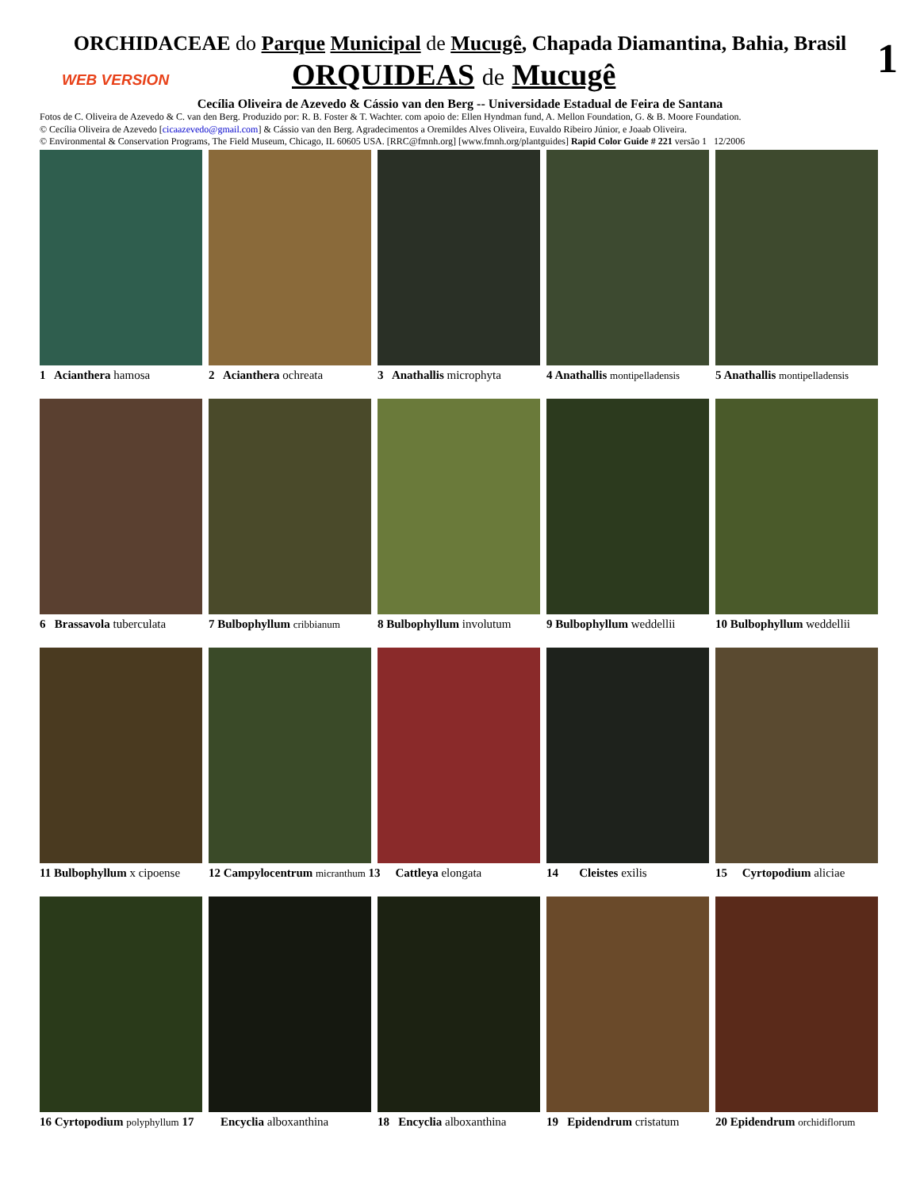ORCHIDACEAE do Parque Municipal de Mucugê, Chapada Diamantina, Bahia, Brasil
1
WEB VERSION ORQUIDEAS de Mucugê
Cecília Oliveira de Azevedo & Cássio van den Berg -- Universidade Estadual de Feira de Santana
Fotos de C. Oliveira de Azevedo & C. van den Berg. Produzido por: R. B. Foster & T. Wachter. com apoio de: Ellen Hyndman fund, A. Mellon Foundation, G. & B. Moore Foundation.
© Cecília Oliveira de Azevedo [cicaazevedo@gmail.com] & Cássio van den Berg. Agradecimentos a Oremildes Alves Oliveira, Euvaldo Ribeiro Júnior, e Joaab Oliveira.
© Environmental & Conservation Programs, The Field Museum, Chicago, IL 60605 USA. [RRC@fmnh.org] [www.fmnh.org/plantguides] Rapid Color Guide # 221 versão 1 12/2006
1 Acianthera hamosa
2 Acianthera ochreata
3 Anathallis microphyta
4 Anathallis montipelladensis
5 Anathallis montipelladensis
6 Brassavola tuberculata
7 Bulbophyllum cribbianum
8 Bulbophyllum involutum
9 Bulbophyllum weddellii
10 Bulbophyllum weddellii
11 Bulbophyllum x cipoense
12 Campylocentrum micranthum 13
Cattleya elongata
14 Cleistes exilis
15 Cyrtopodium aliciae
16 Cyrtopodium polyphyllum 17
Encyclia alboxanthina
18 Encyclia alboxanthina
19 Epidendrum cristatum
20 Epidendrum orchidiflorum